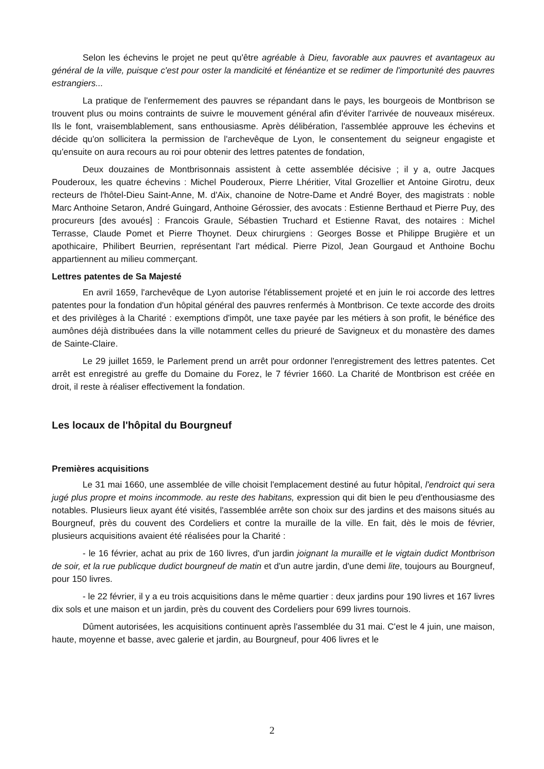Selon les échevins le projet ne peut qu'être agréable à Dieu, favorable aux pauvres et avantageux au général de la ville, puisque c'est pour oster la mandicité et fénéantize et se redimer de l'importunité des pauvres estrangiers...
La pratique de l'enfermement des pauvres se répandant dans le pays, les bourgeois de Montbrison se trouvent plus ou moins contraints de suivre le mouvement général afin d'éviter l'arrivée de nouveaux miséreux. Ils le font, vraisemblablement, sans enthousiasme. Après délibération, l'assemblée approuve les échevins et décide qu'on sollicitera la permission de l'archevêque de Lyon, le consentement du seigneur engagiste et qu'ensuite on aura recours au roi pour obtenir des lettres patentes de fondation,
Deux douzaines de Montbrisonnais assistent à cette assemblée décisive ; il y a, outre Jacques Pouderoux, les quatre échevins : Michel Pouderoux, Pierre Lhéritier, Vital Grozellier et Antoine Girotru, deux recteurs de l'hôtel-Dieu Saint-Anne, M. d'Aix, chanoine de Notre-Dame et André Boyer, des magistrats : noble Marc Anthoine Setaron, André Guingard, Anthoine Gérossier, des avocats : Estienne Berthaud et Pierre Puy, des procureurs [des avoués] : Francois Graule, Sébastien Truchard et Estienne Ravat, des notaires : Michel Terrasse, Claude Pomet et Pierre Thoynet. Deux chirurgiens : Georges Bosse et Philippe Brugière et un apothicaire, Philibert Beurrien, représentant l'art médical. Pierre Pizol, Jean Gourgaud et Anthoine Bochu appartiennent au milieu commerçant.
Lettres patentes de Sa Majesté
En avril 1659, l'archevêque de Lyon autorise l'établissement projeté et en juin le roi accorde des lettres patentes pour la fondation d'un hôpital général des pauvres renfermés à Montbrison. Ce texte accorde des droits et des privilèges à la Charité : exemptions d'impôt, une taxe payée par les métiers à son profit, le bénéfice des aumônes déjà distribuées dans la ville notamment celles du prieuré de Savigneux et du monastère des dames de Sainte-Claire.
Le 29 juillet 1659, le Parlement prend un arrêt pour ordonner l'enregistrement des lettres patentes. Cet arrêt est enregistré au greffe du Domaine du Forez, le 7 février 1660. La Charité de Montbrison est créée en droit, il reste à réaliser effectivement la fondation.
Les locaux de l'hôpital du Bourgneuf
Premières acquisitions
Le 31 mai 1660, une assemblée de ville choisit l'emplacement destiné au futur hôpital, l'endroict qui sera jugé plus propre et moins incommode. au reste des habitans, expression qui dit bien le peu d'enthousiasme des notables. Plusieurs lieux ayant été visités, l'assemblée arrête son choix sur des jardins et des maisons situés au Bourgneuf, près du couvent des Cordeliers et contre la muraille de la ville. En fait, dès le mois de février, plusieurs acquisitions avaient été réalisées pour la Charité :
- le 16 février, achat au prix de 160 livres, d'un jardin joignant la muraille et le vigtain dudict Montbrison de soir, et la rue publicque dudict bourgneuf de matin et d'un autre jardin, d'une demi lite, toujours au Bourgneuf, pour 150 livres.
- le 22 février, il y a eu trois acquisitions dans le même quartier : deux jardins pour 190 livres et 167 livres dix sols et une maison et un jardin, près du couvent des Cordeliers pour 699 livres tournois.
Dûment autorisées, les acquisitions continuent après l'assemblée du 31 mai. C'est le 4 juin, une maison, haute, moyenne et basse, avec galerie et jardin, au Bourgneuf, pour 406 livres et le
2